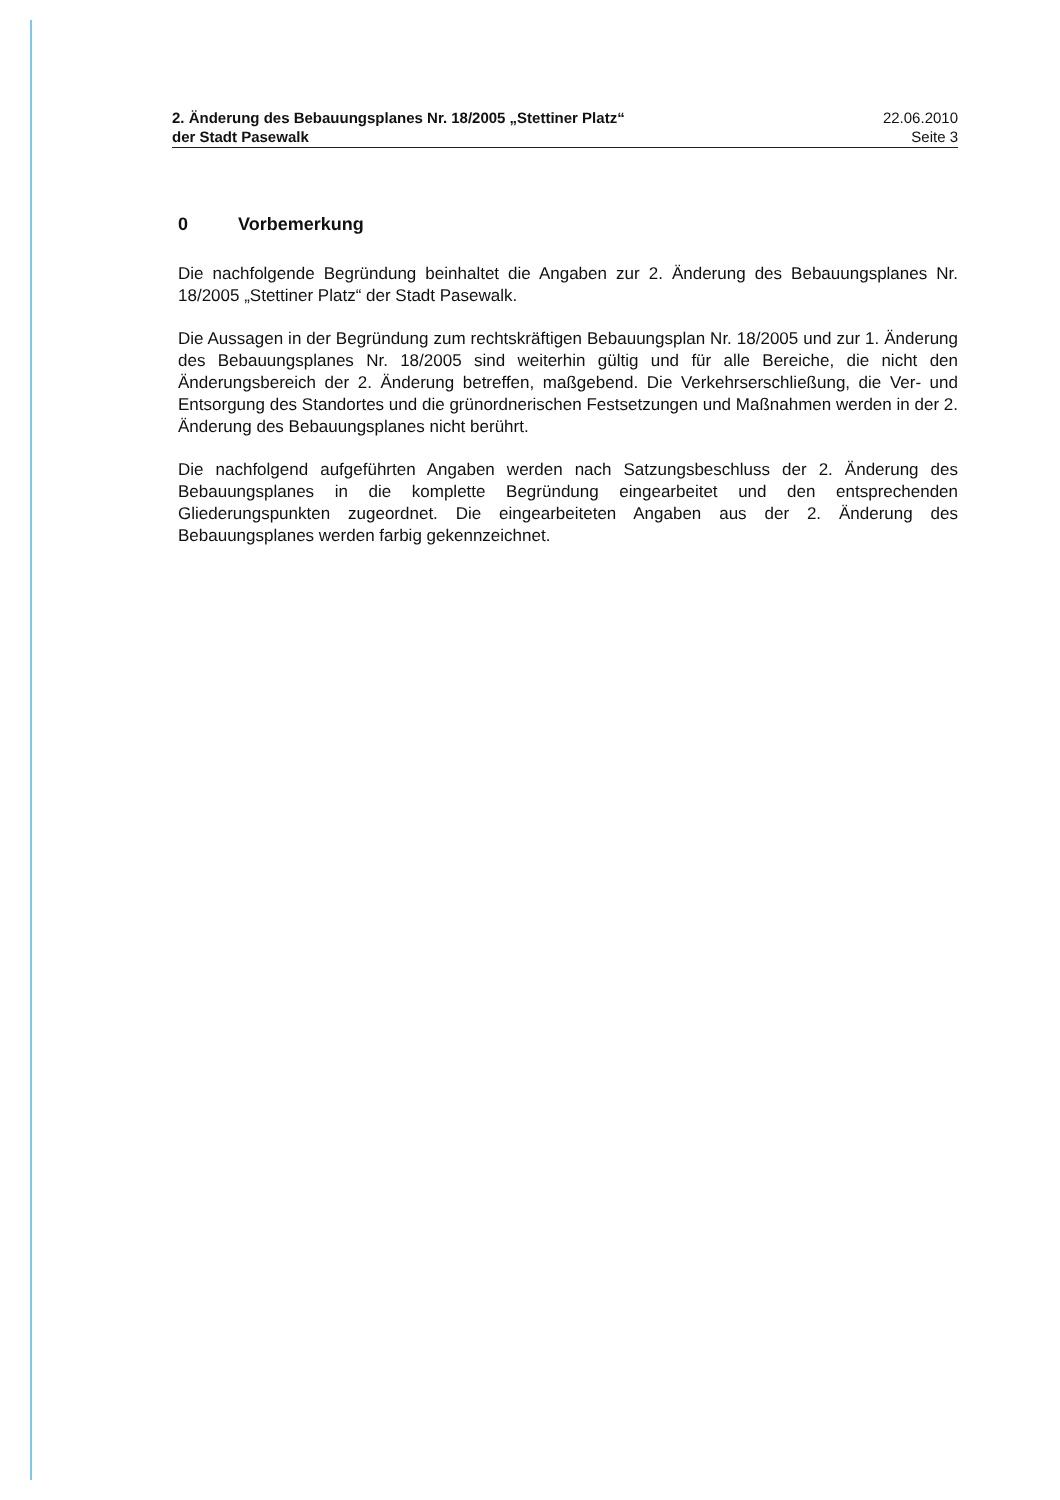2. Änderung des Bebauungsplanes Nr. 18/2005 „Stettiner Platz“
der Stadt Pasewalk
22.06.2010
Seite 3
0 Vorbemerkung
Die nachfolgende Begründung beinhaltet die Angaben zur 2. Änderung des Bebauungsplanes Nr. 18/2005 „Stettiner Platz“ der Stadt Pasewalk.
Die Aussagen in der Begründung zum rechtskräftigen Bebauungsplan Nr. 18/2005 und zur 1. Änderung des Bebauungsplanes Nr. 18/2005 sind weiterhin gültig und für alle Bereiche, die nicht den Änderungsbereich der 2. Änderung betreffen, maßgebend. Die Verkehrserschließung, die Ver- und Entsorgung des Standortes und die grünordnerischen Festsetzungen und Maßnahmen werden in der 2. Änderung des Bebauungsplanes nicht berührt.
Die nachfolgend aufgeführten Angaben werden nach Satzungsbeschluss der 2. Änderung des Bebauungsplanes in die komplette Begründung eingearbeitet und den entsprechenden Gliederungspunkten zugeordnet. Die eingearbeiteten Angaben aus der 2. Änderung des Bebauungsplanes werden farbig gekennzeichnet.